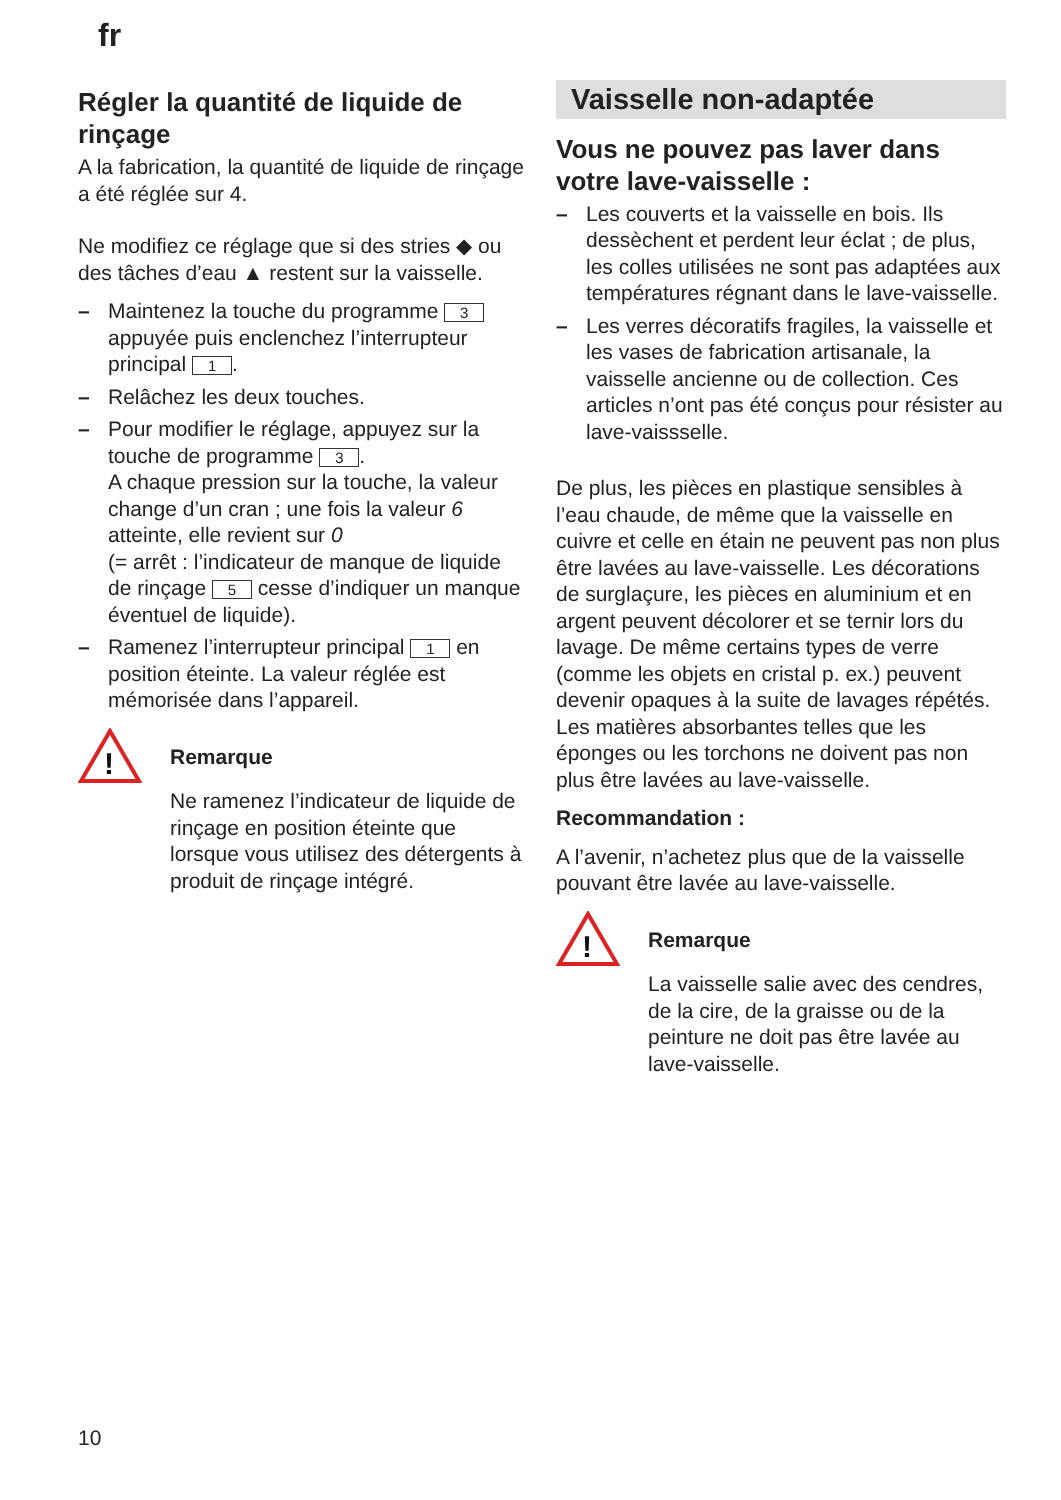fr
Régler la quantité de liquide de rinçage
A la fabrication, la quantité de liquide de rinçage a été réglée sur 4.
Ne modifiez ce réglage que si des stries ◆ ou des tâches d’eau ▲ restent sur la vaisselle.
– Maintenez la touche du programme 3 appuyée puis enclenchez l’interrupteur principal 1.
– Relâchez les deux touches.
– Pour modifier le réglage, appuyez sur la touche de programme 3.
A chaque pression sur la touche, la valeur change d’un cran ; une fois la valeur 6 atteinte, elle revient sur 0
(= arrêt : l’indicateur de manque de liquide de rinçage 5 cesse d’indiquer un manque éventuel de liquide).
– Ramenez l’interrupteur principal 1 en position éteinte. La valeur réglée est mémorisée dans l’appareil.
!
Remarque
Ne ramenez l’indicateur de liquide de rinçage en position éteinte que lorsque vous utilisez des détergents à produit de rinçage intégré.
Vaisselle non-adaptée
Vous ne pouvez pas laver dans votre lave-vaisselle :
– Les couverts et la vaisselle en bois. Ils dessèchent et perdent leur éclat ; de plus, les colles utilisées ne sont pas adaptées aux températures régnant dans le lave-vaisselle.
– Les verres décoratifs fragiles, la vaisselle et les vases de fabrication artisanale, la vaisselle ancienne ou de collection. Ces articles n’ont pas été conçus pour résister au lave-vaisssellе.
De plus, les pièces en plastique sensibles à l’eau chaude, de même que la vaisselle en cuivre et celle en étain ne peuvent pas non plus être lavées au lave-vaisselle. Les décorations de surglaçure, les pièces en aluminium et en argent peuvent décolorer et se ternir lors du lavage. De même certains types de verre (comme les objets en cristal p. ex.) peuvent devenir opaques à la suite de lavages répétés.
Les matières absorbantes telles que les éponges ou les torchons ne doivent pas non plus être lavées au lave-vaisselle.
Recommandation :
A l’avenir, n’achetez plus que de la vaisselle pouvant être lavée au lave-vaisselle.
!
Remarque
La vaisselle salie avec des cendres, de la cire, de la graisse ou de la peinture ne doit pas être lavée au lave-vaisselle.
10